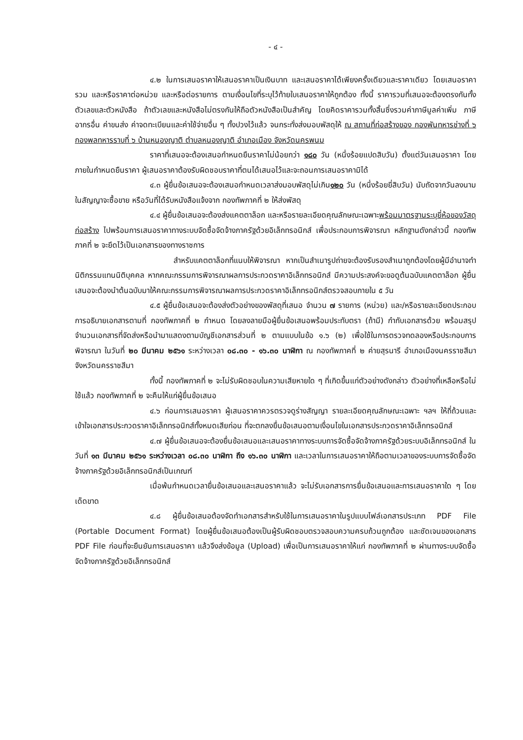- ๔ -
๔.๒ ในการเสนอราคาให้เสนอราคาเป็นเงินบาท และเสนอราคาได้เพียงครั้งเดียวและราคาเดียว โดยเสนอราคารวม และหรือราคาต่อหน่วย และหรือต่อรายการ ตามเงื่อนไขที่ระบุไว้ท้ายใบเสนอราคาให้ถูกต้อง ทั้งนี้ ราคารวมที่เสนอจะต้องตรงกันทั้งตัวเลขและตัวหนังสือ ถ้าตัวเลขและหนังสือไม่ตรงกันให้ถือตัวหนังสือเป็นสำคัญ โดยคิดราคารวมทั้งสิ้นซึ่งรวมค่าภาษีมูลค่าเพิ่ม ภาษีอากรอื่น ค่าขนส่ง ค่าจดทะเบียนและค่าใช้จ่ายอื่น ๆ ทั้งปวงไว้แล้ว จนกระทั่งส่งมอบพัสดุให้ ณ สถานที่ก่อสร้างของ กองพันทหารช่างที่ ๖ กองพลทหารราบที่ ๖ บ้านหนองญาติ ตำบลหนองญาติ อำเภอเมือง จังหวัดนครพนม
ราคาที่เสนอจะต้องเสนอกำหนดยืนราคาไม่น้อยกว่า ๑๘๐ วัน (หนึ่งร้อยแปดสิบวัน) ตั้งแต่วันเสนอราคา โดยภายในกำหนดยืนราคา ผู้เสนอราคาต้องรับผิดชอบราคาที่ตนได้เสนอไว้และจะถอนการเสนอราคามิได้
๔.๓ ผู้ยื่นข้อเสนอจะต้องเสนอกำหนดเวลาส่งมอบพัสดุไม่เกิน๑๒๐ วัน (หนึ่งร้อยยี่สิบวัน) นับถัดจากวันลงนามในสัญญาจะซื้อขาย หรือวันที่ได้รับหนังสือแจ้งจาก กองทัพภาคที่ ๒ ให้ส่งพัสดุ
๔.๔ ผู้ยื่นข้อเสนอจะต้องส่งแคตตาล็อก และหรือรายละเอียดคุณลักษณะเฉพาะพร้อมมาตรฐานระบุยี่ห้อของวัสดุก่อสร้าง ไปพร้อมการเสนอราคาทางระบบจัดซื้อจัดจ้างภาครัฐด้วยอิเล็กทรอนิกส์ เพื่อประกอบการพิจารณา หลักฐานดังกล่าวนี้ กองทัพภาคที่ ๒ จะยึดไว้เป็นเอกสารของทางราชการ
สำหรับแคตตาล็อกที่แนบให้พิจารณา หากเป็นสำเนารูปถ่ายจะต้องรับรองสำเนาถูกต้องโดยผู้มีอำนาจทำนิติกรรมแทนนิติบุคคล หากคณะกรรมการพิจารณาผลการประกวดราคาอิเล็กทรอนิกส์ มีความประสงค์จะขอดูต้นฉบับแคตตาล็อก ผู้ยื่นเสนอจะต้องนำต้นฉบับมาให้คณะกรรมการพิจารณาผลการประกวดราคาอิเล็กทรอนิกส์ตรวจสอบภายใน ๕ วัน
๔.๕ ผู้ยื่นข้อเสนอจะต้องส่งตัวอย่างของพัสดุที่เสนอ จำนวน ๗ รายการ (หน่วย) และ/หรือรายละเอียดประกอบการอธิบายเอกสารตามที่ กองทัพภาคที่ ๒ กำหนด โดยลงลายมือผู้ยื่นข้อเสนอพร้อมประทับตรา (ถ้ามี) กำกับเอกสารด้วย พร้อมสรุปจำนวนเอกสารที่จัดส่งหรือนำมาแสดงตามบัญชีเอกสารส่วนที่ ๒ ตามแบบในข้อ ๑.๖ (๒) เพื่อใช้ในการตรวจทดลองหรือประกอบการพิจารณา ในวันที่ ๒๐ มีนาคม ๒๕๖๑ ระหว่างเวลา ๐๘.๓๐ - ๑๖.๓๐ นาฬิกา ณ กองทัพภาคที่ ๒ ค่ายสุรนารี อำเภอเมืองนครราชสีมา จังหวัดนครราชสีมา
ทั้งนี้ กองทัพภาคที่ ๒ จะไม่รับผิดชอบในความเสียหายใด ๆ ที่เกิดขึ้นแก่ตัวอย่างดังกล่าว ตัวอย่างที่เหลือหรือไม่ใช้แล้ว กองทัพภาคที่ ๒ จะคืนให้แก่ผู้ยื่นข้อเสนอ
๔.๖ ก่อนการเสนอราคา ผู้เสนอราคาควรตรวจดูร่างสัญญา รายละเอียดคุณลักษณะเฉพาะ ฯลฯ ให้ถี่ถ้วนและเข้าใจเอกสารประกวดราคาอิเล็กทรอนิกส์ทั้งหมดเสียก่อน ที่จะตกลงยื่นข้อเสนอตามเงื่อนไขในเอกสารประกวดราคาอิเล็กทรอนิกส์
๔.๗ ผู้ยื่นข้อเสนอจะต้องยื่นข้อเสนอและเสนอราคาทางระบบการจัดซื้อจัดจ้างภาครัฐด้วยระบบอิเล็กทรอนิกส์ ในวันที่ ๑๓ มีนาคม ๒๕๖๑ ระหว่างเวลา ๐๘.๓๐ นาฬิกา ถึง ๑๖.๓๐ นาฬิกา และเวลาในการเสนอราคาให้ถือตามเวลาของระบบการจัดซื้อจัดจ้างภาครัฐด้วยอิเล็กทรอนิกส์เป็นเกณฑ์
เมื่อพ้นกำหนดเวลายื่นข้อเสนอและเสนอราคาแล้ว จะไม่รับเอกสารการยื่นข้อเสนอและการเสนอราคาใด ๆ โดยเด็ดขาด
๔.๘ ผู้ยื่นข้อเสนอต้องจัดทำเอกสารสำหรับใช้ในการเสนอราคาในรูปแบบไฟล์เอกสารประเภท PDF File (Portable Document Format) โดยผู้ยื่นข้อเสนอต้องเป็นผู้รับผิดชอบตรวจสอบความครบถ้วนถูกต้อง และชัดเจนของเอกสาร PDF File ก่อนที่จะยืนยันการเสนอราคา แล้วจึงส่งข้อมูล (Upload) เพื่อเป็นการเสนอราคาให้แก่ กองทัพภาคที่ ๒ ผ่านทางระบบจัดซื้อจัดจ้างภาครัฐด้วยอิเล็กทรอนิกส์